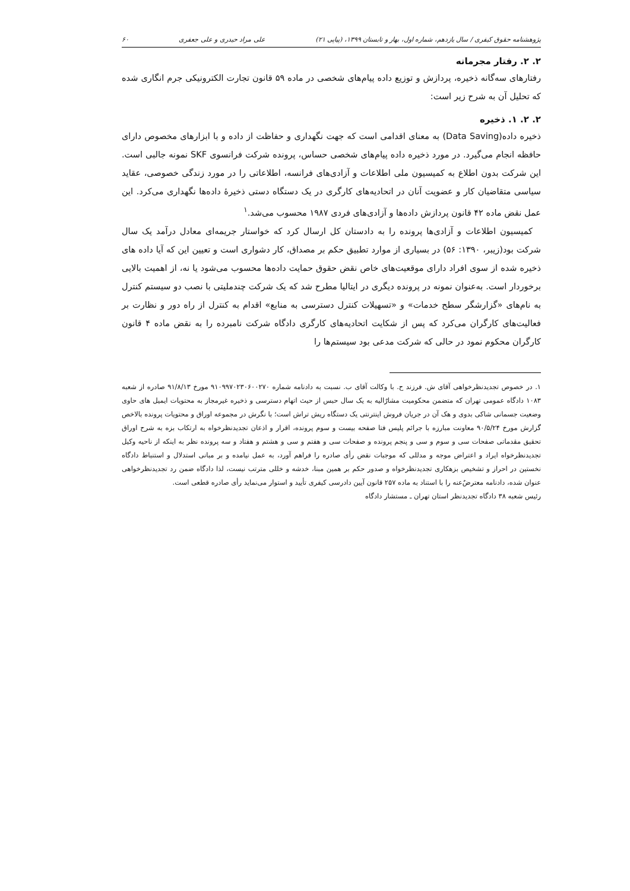پژوهشنامه حقوق کیفری / سال یازدهم، شماره اول، بهار و تابستان ۱۳۹۹، (پیاپی ۲۱) علی مراد حیدری و علی جعفری ۶۰
۲. ۲. رفتار مجرمانه
رفتارهای سه‌گانه ذخیره، پردازش و توزیع داده پیام‌های شخصی در ماده ۵۹ قانون تجارت الکترونیکی جرم انگاری شده که تحلیل آن به شرح زیر است:
۲. ۲. ۱. ذخیره
ذخیره داده(Data Saving) به معنای اقدامی است که جهت نگهداری و حفاظت از داده و با ابزارهای مخصوص دارای حافظه انجام می‌گیرد. در مورد ذخیره داده پیام‌های شخصی حساس، پرونده شرکت فرانسوی SKF نمونه جالبی است. این شرکت بدون اطلاع به کمیسیون ملی اطلاعات و آزادی‌های فرانسه، اطلاعاتی را در مورد زندگی خصوصی، عقاید سیاسی متقاضیان کار و عضویت آنان در اتحادیه‌های کارگری در یک دستگاه دستی ذخیرهٔ داده‌ها نگهداری می‌کرد. این عمل نقض ماده ۴۲ قانون پردازش داده‌ها و آزادی‌های فردی ۱۹۸۷ محسوب می‌شد.<sup>۱</sup>
کمیسیون اطلاعات و آزادی‌ها پرونده را به دادستان کل ارسال کرد که خواستار جریمه‌ای معادل درآمد یک سال شرکت بود(زیبر، ۱۳۹۰: ۵۶) در بسیاری از موارد تطبیق حکم بر مصداق، کار دشواری است و تعیین این که آیا داده های ذخیره شده از سوی افراد دارای موقعیت‌های خاص نقض حقوق حمایت داده‌ها محسوب می‌شود یا نه، از اهمیت بالایی برخوردار است. به‌عنوان نمونه در پرونده دیگری در ایتالیا مطرح شد که یک شرکت چندملیتی با نصب دو سیستم کنترل به نام‌های «گزارشگر سطح خدمات» و «تسهیلات کنترل دسترسی به منابع» اقدام به کنترل از راه دور و نظارت بر فعالیت‌های کارگران می‌کرد که پس از شکایت اتحادیه‌های کارگری دادگاه شرکت نامبرده را به نقض ماده ۴ قانون کارگران محکوم نمود در حالی که شرکت مدعی بود سیستم‌ها را
۱. در خصوص تجدیدنظرخواهی آقای ش. فرزند ح. با وکالت آقای ب. نسبت به دادنامه شماره ۹۱۰۹۹۷۰۲۳۰۶۰۰۲۷۰ مورخ ۹۱/۸/۱۳ صادره از شعبه ۱۰۸۳ دادگاه عمومی تهران که متضمن محکومیت مشارٌالیه به یک سال حبس از حیث اتهام دسترسی و ذخیره غیرمجاز به محتویات ایمیل های حاوی وضعیت جسمانی شاکی بدوی و هک آن در جریان فروش اینترنتی یک دستگاه ریش تراش است؛ با نگرش در مجموعه اوراق و محتویات پرونده بالاخص گزارش مورخ ۹۰/۵/۲۴ معاونت مبارزه با جرائم پلیس فتا صفحه بیست و سوم پرونده، اقرار و اذعان تجدیدنظرخواه به ارتکاب بزه به شرح اوراق تحقیق مقدماتی صفحات سی و سوم و سی و پنجم پرونده و صفحات سی و هفتم و سی و هشتم و هفتاد و سه پرونده نظر به اینکه از ناحیه وکیل تجدیدنظرخواه ایراد و اعتراض موجه و مدللی که موجبات نقض رأی صادره را فراهم آورد، به عمل نیامده و بر مبانی استدلال و استنباط دادگاه نخستین در احراز و تشخیص بزهکاری تجدیدنظرخواه و صدور حکم بر همین مبنا، خدشه و خللی مترتب نیست، لذا دادگاه ضمن رد تجدیدنظرخواهی عنوان شده، دادنامه معترضٌ‌عنه را با استناد به ماده ۲۵۷ قانون آیین دادرسی کیفری تأیید و استوار می‌نماید رأی صادره قطعی است.
رئیس شعبه ۳۸ دادگاه تجدیدنظر استان تهران ـ مستشار دادگاه